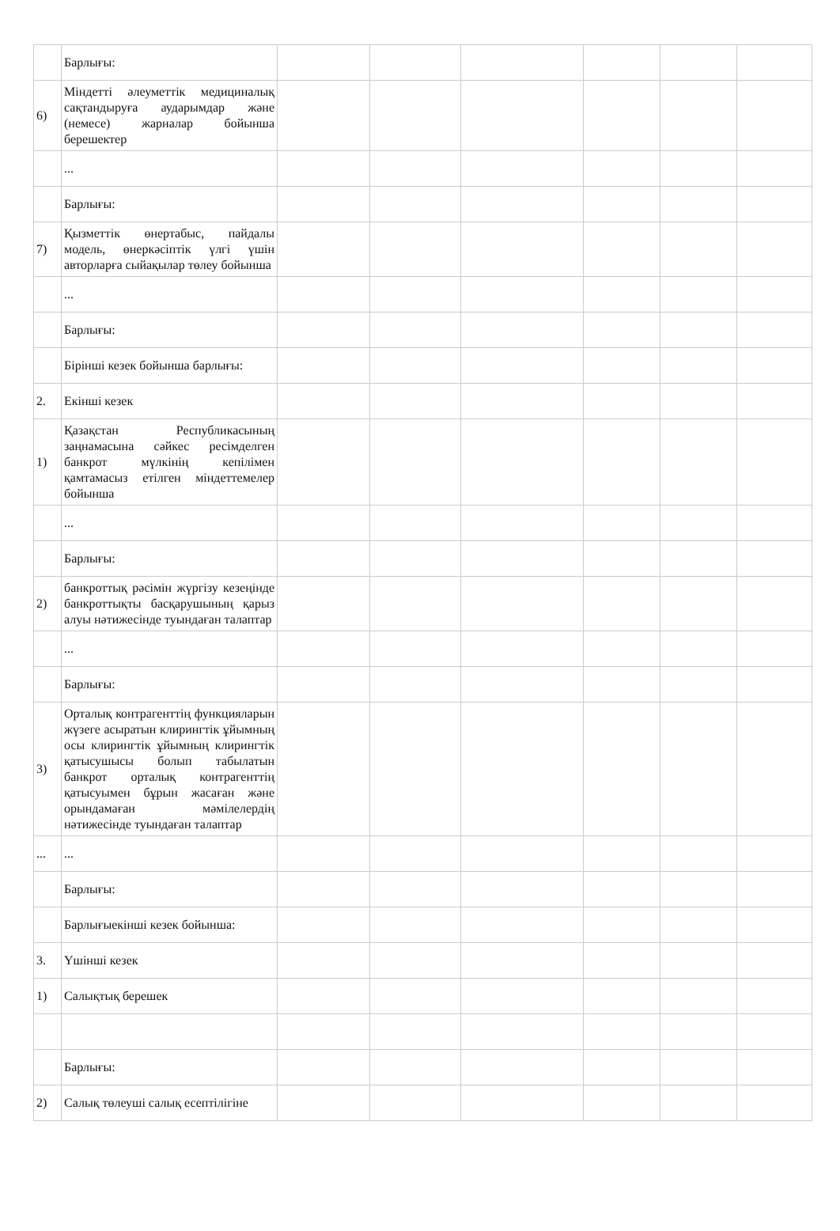| | Барлығы: | | | | | | |
| 6) | Міндетті әлеуметтік медициналық сақтандыруға аударымдар және (немесе) жарналар бойынша берешектер | | | | | | |
| | ... | | | | | | |
| | Барлығы: | | | | | | |
| 7) | Қызметтік өнертабыс, пайдалы модель, өнеркәсіптік үлгі үшін авторларға сыйақылар төлеу бойынша | | | | | | |
| | ... | | | | | | |
| | Барлығы: | | | | | | |
| | Бірінші кезек бойынша барлығы: | | | | | | |
| 2. | Екінші кезек | | | | | | |
| 1) | Қазақстан Республикасының заңнамасына сәйкес ресімделген банкрот мүлкінің кепілімен қамтамасыз етілген міндеттемелер бойынша | | | | | | |
| | ... | | | | | | |
| | Барлығы: | | | | | | |
| 2) | банкроттық рәсімін жүргізу кезеңінде банкроттықты басқарушының қарыз алуы нәтижесінде туындаған талаптар | | | | | | |
| | ... | | | | | | |
| | Барлығы: | | | | | | |
| 3) | Орталық контрагенттің функцияларын жүзеге асыратын клирингтік ұйымның осы клирингтік ұйымның клирингтік қатысушысы болып табылатын банкрот орталық контрагенттің қатысуымен бұрын жасаған және орындамаған мәмілелердің нәтижесінде туындаған талаптар | | | | | | |
| ... | ... | | | | | | |
| | Барлығы: | | | | | | |
| | Барлығыекінші кезек бойынша: | | | | | | |
| 3. | Үшінші кезек | | | | | | |
| 1) | Салықтық берешек | | | | | | |
| | Барлығы: | | | | | | |
| 2) | Салық төлеуші салық есептілігіне | | | | | | |
​